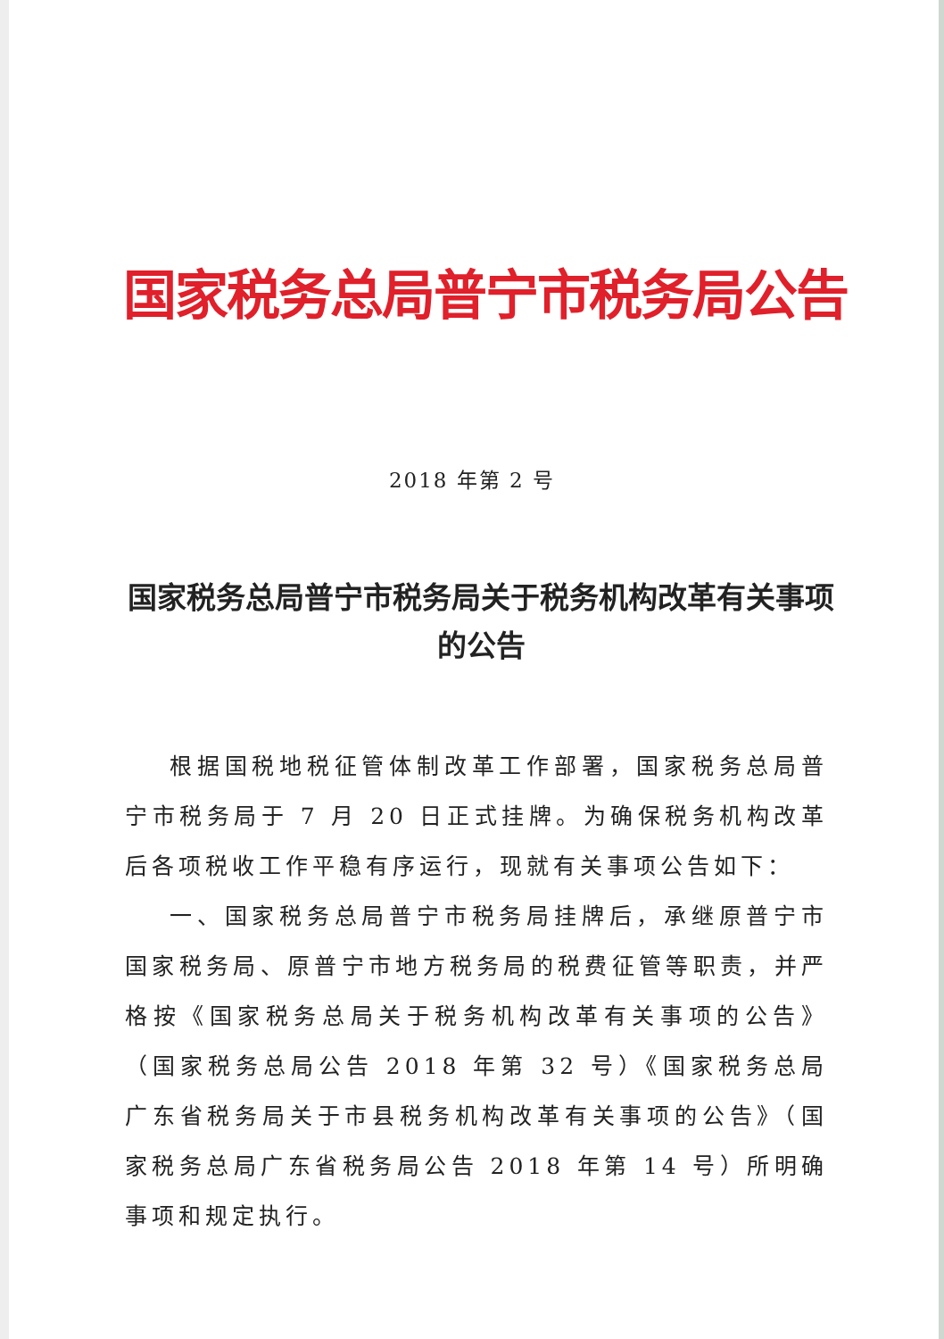国家税务总局普宁市税务局公告
2018 年第 2 号
国家税务总局普宁市税务局关于税务机构改革有关事项的公告
根据国税地税征管体制改革工作部署，国家税务总局普宁市税务局于 7 月 20 日正式挂牌。为确保税务机构改革后各项税收工作平稳有序运行，现就有关事项公告如下：
一、国家税务总局普宁市税务局挂牌后，承继原普宁市国家税务局、原普宁市地方税务局的税费征管等职责，并严格按《国家税务总局关于税务机构改革有关事项的公告》（国家税务总局公告 2018 年第 32 号）《国家税务总局广东省税务局关于市县税务机构改革有关事项的公告》（国家税务总局广东省税务局公告 2018 年第 14 号）所明确事项和规定执行。